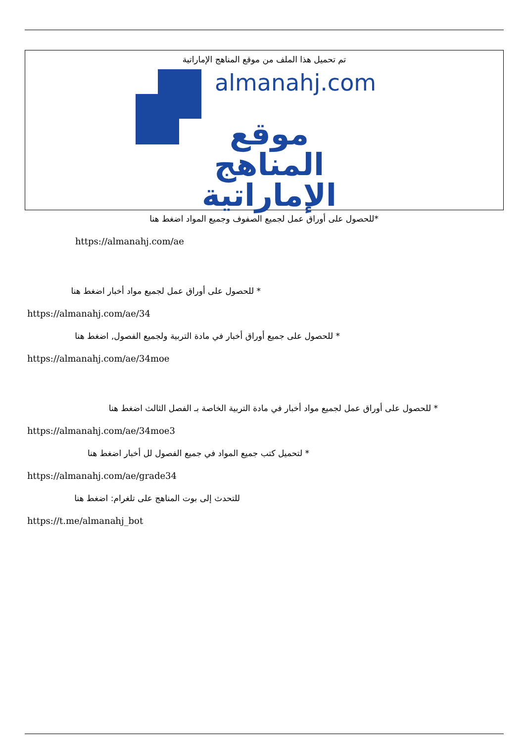تم تحميل هذا الملف من موقع المناهج الإماراتية
almanahj.com
موقع
المناهج الإماراتية
*للحصول على أوراق عمل لجميع الصفوف وجميع المواد اضغط هنا
https://almanahj.com/ae
* للحصول على أوراق عمل لجميع مواد أخبار اضغط هنا
https://almanahj.com/ae/34
* للحصول على جميع أوراق أخبار في مادة التربية ولجميع الفصول, اضغط هنا
https://almanahj.com/ae/34moe
* للحصول على أوراق عمل لجميع مواد أخبار في مادة التربية الخاصة بـ الفصل الثالث اضغط هنا
https://almanahj.com/ae/34moe3
* لتحميل كتب جميع المواد في جميع الفصول لل أخبار اضغط هنا
https://almanahj.com/ae/grade34
للتحدث إلى بوت المناهج على تلغرام: اضغط هنا
https://t.me/almanahj_bot